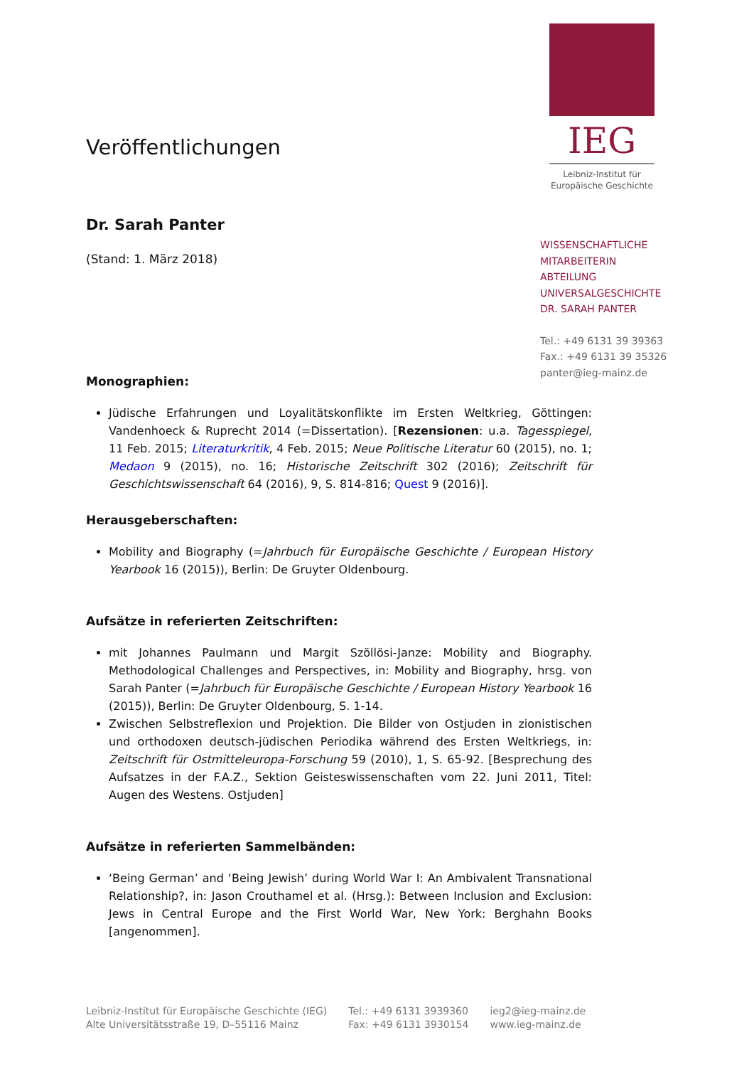IEG
Leibniz-Institut für
Europäische Geschichte
Veröffentlichungen
Dr. Sarah Panter
(Stand: 1. März 2018)
Monographien:
Jüdische Erfahrungen und Loyalitätskonflikte im Ersten Weltkrieg, Göttingen: Vandenhoeck & Ruprecht 2014 (=Dissertation). [Rezensionen: u.a. Tagesspiegel, 11 Feb. 2015; Literaturkritik, 4 Feb. 2015; Neue Politische Literatur 60 (2015), no. 1; Medaon 9 (2015), no. 16; Historische Zeitschrift 302 (2016); Zeitschrift für Geschichtswissenschaft 64 (2016), 9, S. 814-816; Quest 9 (2016)].
Herausgeberschaften:
Mobility and Biography (=Jahrbuch für Europäische Geschichte / European History Yearbook 16 (2015)), Berlin: De Gruyter Oldenbourg.
Aufsätze in referierten Zeitschriften:
mit Johannes Paulmann und Margit Szöllösi-Janze: Mobility and Biography. Methodological Challenges and Perspectives, in: Mobility and Biography, hrsg. von Sarah Panter (=Jahrbuch für Europäische Geschichte / European History Yearbook 16 (2015)), Berlin: De Gruyter Oldenbourg, S. 1-14.
Zwischen Selbstreflexion und Projektion. Die Bilder von Ostjuden in zionistischen und orthodoxen deutsch-jüdischen Periodika während des Ersten Weltkriegs, in: Zeitschrift für Ostmitteleuropa-Forschung 59 (2010), 1, S. 65-92. [Besprechung des Aufsatzes in der F.A.Z., Sektion Geisteswissenschaften vom 22. Juni 2011, Titel: Augen des Westens. Ostjuden]
Aufsätze in referierten Sammelbänden:
‘Being German’ and ‘Being Jewish’ during World War I: An Ambivalent Transnational Relationship?, in: Jason Crouthamel et al. (Hrsg.): Between Inclusion and Exclusion: Jews in Central Europe and the First World War, New York: Berghahn Books [angenommen].
WISSENSCHAFTLICHE
MITARBEITERIN
ABTEILUNG
UNIVERSALGESCHICHTE
DR. SARAH PANTER
Tel.: +49 6131 39 39363
Fax.: +49 6131 39 35326
panter@ieg-mainz.de
Leibniz-Institut für Europäische Geschichte (IEG)
Alte Universitätsstraße 19, D–55116 Mainz
Tel.: +49 6131 3939360
Fax: +49 6131 3930154
ieg2@ieg-mainz.de
www.ieg-mainz.de